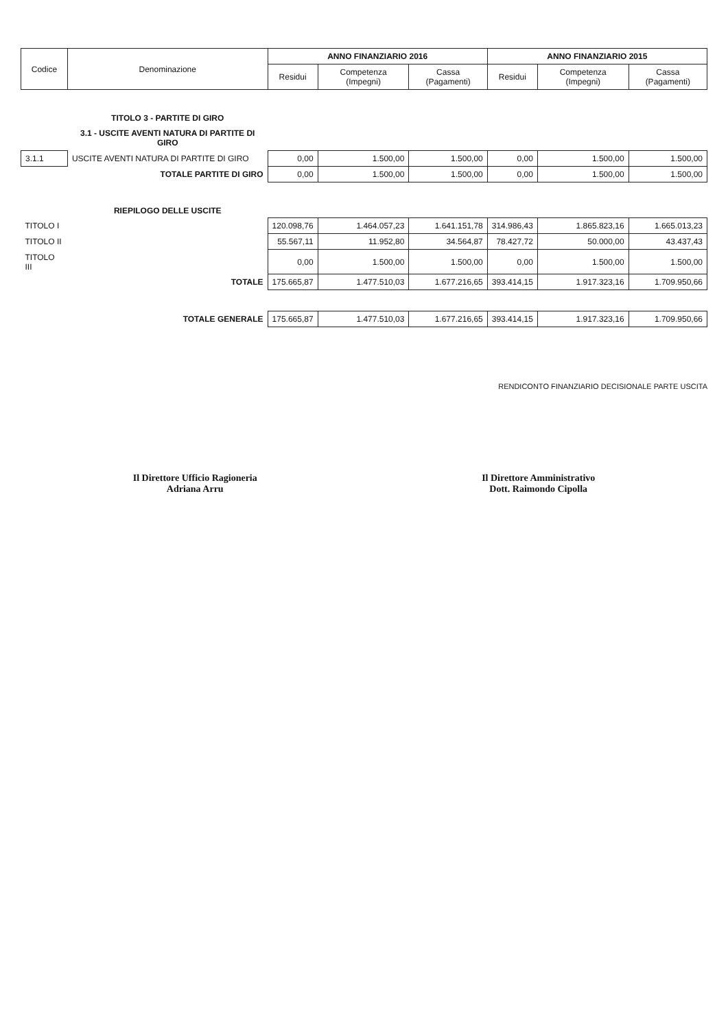| Codice | Denominazione | ANNO FINANZIARIO 2016 | | | ANNO FINANZIARIO 2015 | | |
| --- | --- | --- | --- | --- | --- | --- | --- |
| | | Residui | Competenza (Impegni) | Cassa (Pagamenti) | Residui | Competenza (Impegni) | Cassa (Pagamenti) |
| | TITOLO 3 - PARTITE DI GIRO | | | | | | |
| | 3.1 - USCITE AVENTI NATURA DI PARTITE DI GIRO | | | | | | |
| 3.1.1 | USCITE AVENTI NATURA DI PARTITE DI GIRO | 0,00 | 1.500,00 | 1.500,00 | 0,00 | 1.500,00 | 1.500,00 |
| | TOTALE PARTITE DI GIRO | 0,00 | 1.500,00 | 1.500,00 | 0,00 | 1.500,00 | 1.500,00 |
| | RIEPILOGO DELLE USCITE | | | | | | |
| TITOLO I | | 120.098,76 | 1.464.057,23 | 1.641.151,78 | 314.986,43 | 1.865.823,16 | 1.665.013,23 |
| TITOLO II | | 55.567,11 | 11.952,80 | 34.564,87 | 78.427,72 | 50.000,00 | 43.437,43 |
| TITOLO III | | 0,00 | 1.500,00 | 1.500,00 | 0,00 | 1.500,00 | 1.500,00 |
| | TOTALE | 175.665,87 | 1.477.510,03 | 1.677.216,65 | 393.414,15 | 1.917.323,16 | 1.709.950,66 |
| | TOTALE GENERALE | 175.665,87 | 1.477.510,03 | 1.677.216,65 | 393.414,15 | 1.917.323,16 | 1.709.950,66 |
RENDICONTO FINANZIARIO DECISIONALE PARTE USCITA
Il Direttore Ufficio Ragioneria
Adriana Arru
Il Direttore Amministrativo
Dott. Raimondo Cipolla